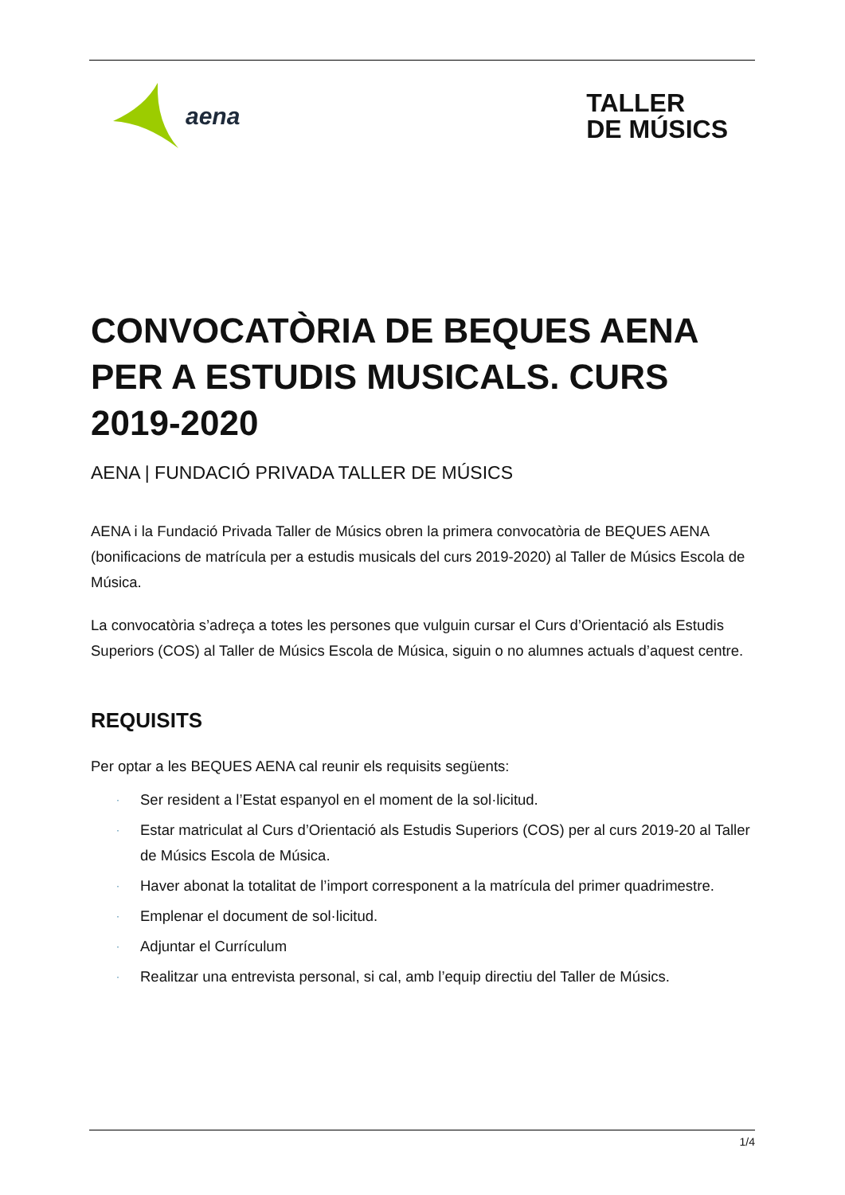aena
TALLER
DE MÚSICS
CONVOCATÒRIA DE BEQUES AENA PER A ESTUDIS MUSICALS. CURS 2019-2020
AENA | FUNDACIÓ PRIVADA TALLER DE MÚSICS
AENA i la Fundació Privada Taller de Músics obren la primera convocatòria de BEQUES AENA (bonificacions de matrícula per a estudis musicals del curs 2019-2020) al Taller de Músics Escola de Música.
La convocatòria s’adreça a totes les persones que vulguin cursar el Curs d’Orientació als Estudis Superiors (COS) al Taller de Músics Escola de Música, siguin o no alumnes actuals d’aquest centre.
REQUISITS
Per optar a les BEQUES AENA cal reunir els requisits següents:
· Ser resident a l’Estat espanyol en el moment de la sol·licitud.
· Estar matriculat al Curs d’Orientació als Estudis Superiors (COS) per al curs 2019-20 al Taller de Músics Escola de Música.
· Haver abonat la totalitat de l’import corresponent a la matrícula del primer quadrimestre.
· Emplenar el document de sol·licitud.
· Adjuntar el Currículum
· Realitzar una entrevista personal, si cal, amb l’equip directiu del Taller de Músics.
1/4